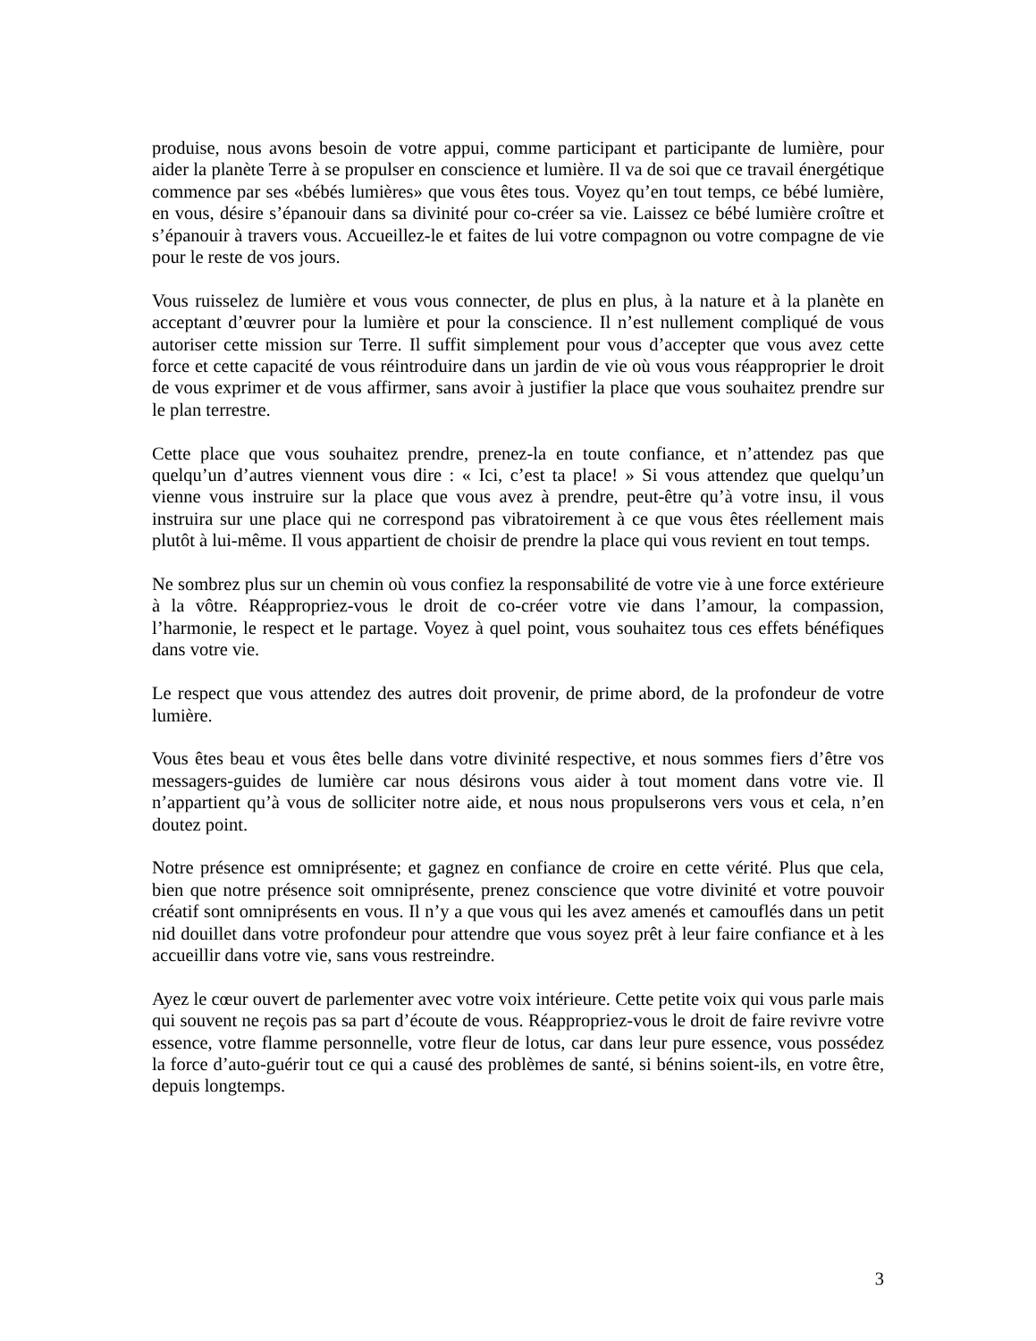produise, nous avons besoin de votre appui, comme participant et participante de lumière, pour aider la planète Terre à se propulser en conscience et lumière. Il va de soi que ce travail énergétique commence par ses «bébés lumières» que vous êtes tous. Voyez qu’en tout temps, ce bébé lumière, en vous, désire s’épanouir dans sa divinité pour co-créer sa vie. Laissez ce bébé lumière croître et s’épanouir à travers vous. Accueillez-le et faites de lui votre compagnon ou votre compagne de vie pour le reste de vos jours.
Vous ruisselez de lumière et vous vous connecter, de plus en plus, à la nature et à la planète en acceptant d’œuvrer pour la lumière et pour la conscience. Il n’est nullement compliqué de vous autoriser cette mission sur Terre. Il suffit simplement pour vous d’accepter que vous avez cette force et cette capacité de vous réintroduire dans un jardin de vie où vous vous réapproprier le droit de vous exprimer et de vous affirmer, sans avoir à justifier la place que vous souhaitez prendre sur le plan terrestre.
Cette place que vous souhaitez prendre, prenez-la en toute confiance, et n’attendez pas que quelqu’un d’autres viennent vous dire : « Ici, c’est ta place! » Si vous attendez que quelqu’un vienne vous instruire sur la place que vous avez à prendre, peut-être qu’à votre insu, il vous instruira sur une place qui ne correspond pas vibratoirement à ce que vous êtes réellement mais plutôt à lui-même. Il vous appartient de choisir de prendre la place qui vous revient en tout temps.
Ne sombrez plus sur un chemin où vous confiez la responsabilité de votre vie à une force extérieure à la vôtre. Réappropriez-vous le droit de co-créer votre vie dans l’amour, la compassion, l’harmonie, le respect et le partage. Voyez à quel point, vous souhaitez tous ces effets bénéfiques dans votre vie.
Le respect que vous attendez des autres doit provenir, de prime abord, de la profondeur de votre lumière.
Vous êtes beau et vous êtes belle dans votre divinité respective, et nous sommes fiers d’être vos messagers-guides de lumière car nous désirons vous aider à tout moment dans votre vie. Il n’appartient qu’à vous de solliciter notre aide, et nous nous propulserons vers vous et cela, n’en doutez point.
Notre présence est omniprésente; et gagnez en confiance de croire en cette vérité. Plus que cela, bien que notre présence soit omniprésente, prenez conscience que votre divinité et votre pouvoir créatif sont omniprésents en vous. Il n’y a que vous qui les avez amenés et camouflés dans un petit nid douillet dans votre profondeur pour attendre que vous soyez prêt à leur faire confiance et à les accueillir dans votre vie, sans vous restreindre.
Ayez le cœur ouvert de parlementer avec votre voix intérieure. Cette petite voix qui vous parle mais qui souvent ne reçois pas sa part d’écoute de vous. Réappropriez-vous le droit de faire revivre votre essence, votre flamme personnelle, votre fleur de lotus, car dans leur pure essence, vous possédez la force d’auto-guérir tout ce qui a causé des problèmes de santé, si bénins soient-ils, en votre être, depuis longtemps.
3